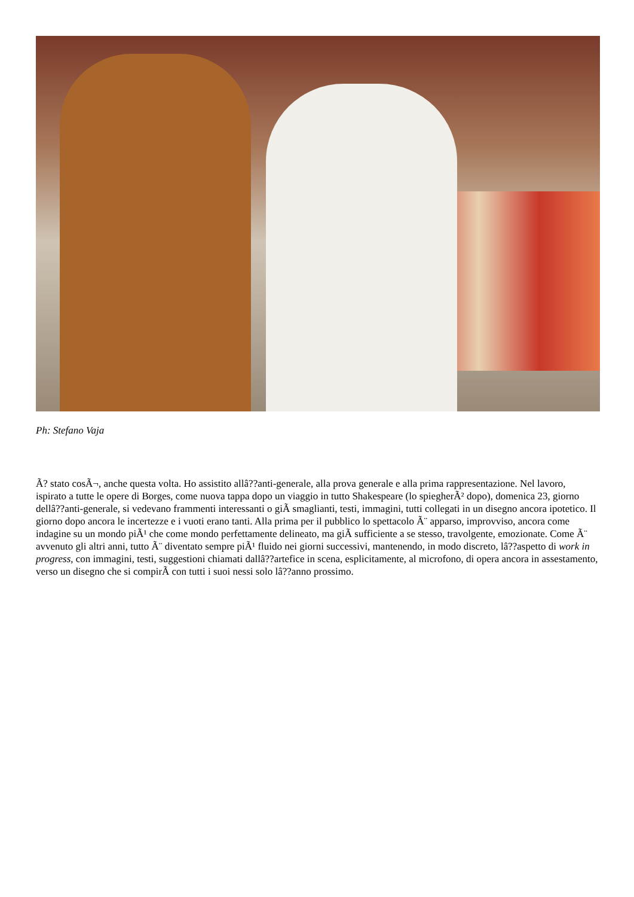Ph: Stefano Vaja
Ã? stato cosÃ¬, anche questa volta. Ho assistito allâ??anti-generale, alla prova generale e alla prima rappresentazione. Nel lavoro, ispirato a tutte le opere di Borges, come nuova tappa dopo un viaggio in tutto Shakespeare (lo spiegherÃ² dopo), domenica 23, giorno dellâ??anti-generale, si vedevano frammenti interessanti o giÃ smaglianti, testi, immagini, tutti collegati in un disegno ancora ipotetico. Il giorno dopo ancora le incertezze e i vuoti erano tanti. Alla prima per il pubblico lo spettacolo Ã¨ apparso, improvviso, ancora come indagine su un mondo piÃ¹ che come mondo perfettamente delineato, ma giÃ sufficiente a se stesso, travolgente, emozionate. Come Ã¨ avvenuto gli altri anni, tutto Ã¨ diventato sempre piÃ¹ fluido nei giorni successivi, mantenendo, in modo discreto, lâ??aspetto di work in progress, con immagini, testi, suggestioni chiamati dallâ??artefice in scena, esplicitamente, al microfono, di opera ancora in assestamento, verso un disegno che si compirÃ con tutti i suoi nessi solo lâ??anno prossimo.